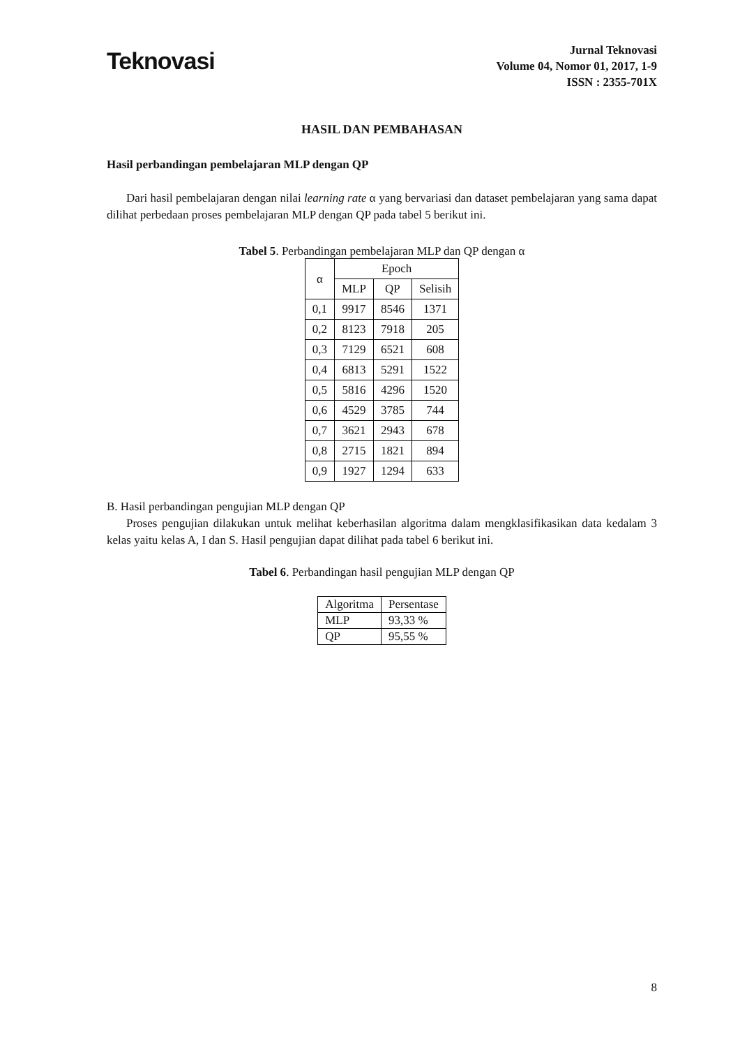Teknovasi
Jurnal Teknovasi
Volume 04, Nomor 01, 2017, 1-9
ISSN : 2355-701X
HASIL DAN PEMBAHASAN
Hasil perbandingan pembelajaran MLP dengan QP
Dari hasil pembelajaran dengan nilai learning rate α yang bervariasi dan dataset pembelajaran yang sama dapat dilihat perbedaan proses pembelajaran MLP dengan QP pada tabel 5 berikut ini.
Tabel 5. Perbandingan pembelajaran MLP dan QP dengan α
| α | Epoch | | |
| --- | --- | --- | --- |
| | MLP | QP | Selisih |
| 0,1 | 9917 | 8546 | 1371 |
| 0,2 | 8123 | 7918 | 205 |
| 0,3 | 7129 | 6521 | 608 |
| 0,4 | 6813 | 5291 | 1522 |
| 0,5 | 5816 | 4296 | 1520 |
| 0,6 | 4529 | 3785 | 744 |
| 0,7 | 3621 | 2943 | 678 |
| 0,8 | 2715 | 1821 | 894 |
| 0,9 | 1927 | 1294 | 633 |
B. Hasil perbandingan pengujian MLP dengan QP
Proses pengujian dilakukan untuk melihat keberhasilan algoritma dalam mengklasifikasikan data kedalam 3 kelas yaitu kelas A, I dan S. Hasil pengujian dapat dilihat pada tabel 6 berikut ini.
Tabel 6. Perbandingan hasil pengujian MLP dengan QP
| Algoritma | Persentase |
| MLP | 93,33 % |
| QP | 95,55 % |
8